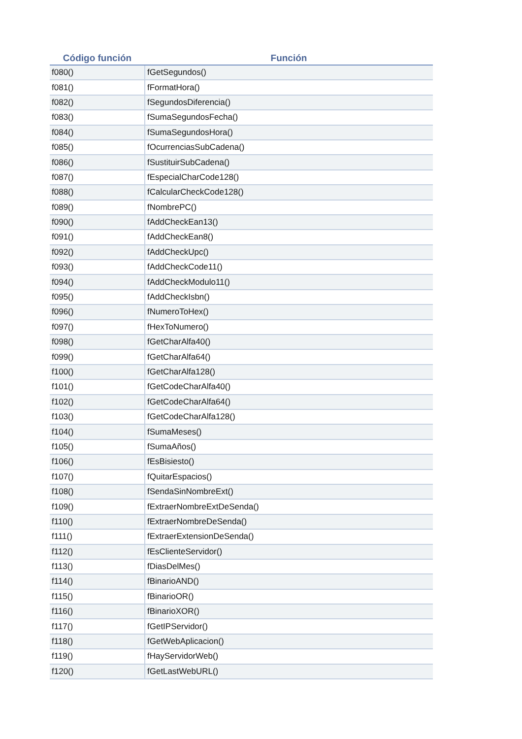| Código función | Función |
| --- | --- |
| f080() | fGetSegundos() |
| f081() | fFormatHora() |
| f082() | fSegundosDiferencia() |
| f083() | fSumaSegundosFecha() |
| f084() | fSumaSegundosHora() |
| f085() | fOcurrenciasSubCadena() |
| f086() | fSustituirSubCadena() |
| f087() | fEspecialCharCode128() |
| f088() | fCalcularCheckCode128() |
| f089() | fNombrePC() |
| f090() | fAddCheckEan13() |
| f091() | fAddCheckEan8() |
| f092() | fAddCheckUpc() |
| f093() | fAddCheckCode11() |
| f094() | fAddCheckModulo11() |
| f095() | fAddCheckIsbn() |
| f096() | fNumeroToHex() |
| f097() | fHexToNumero() |
| f098() | fGetCharAlfa40() |
| f099() | fGetCharAlfa64() |
| f100() | fGetCharAlfa128() |
| f101() | fGetCodeCharAlfa40() |
| f102() | fGetCodeCharAlfa64() |
| f103() | fGetCodeCharAlfa128() |
| f104() | fSumaMeses() |
| f105() | fSumaAños() |
| f106() | fEsBisiesto() |
| f107() | fQuitarEspacios() |
| f108() | fSendaSinNombreExt() |
| f109() | fExtraerNombreExtDeSenda() |
| f110() | fExtraerNombreDeSenda() |
| f111() | fExtraerExtensionDeSenda() |
| f112() | fEsClienteServidor() |
| f113() | fDiasDelMes() |
| f114() | fBinarioAND() |
| f115() | fBinarioOR() |
| f116() | fBinarioXOR() |
| f117() | fGetIPServidor() |
| f118() | fGetWebAplicacion() |
| f119() | fHayServidorWeb() |
| f120() | fGetLastWebURL() |